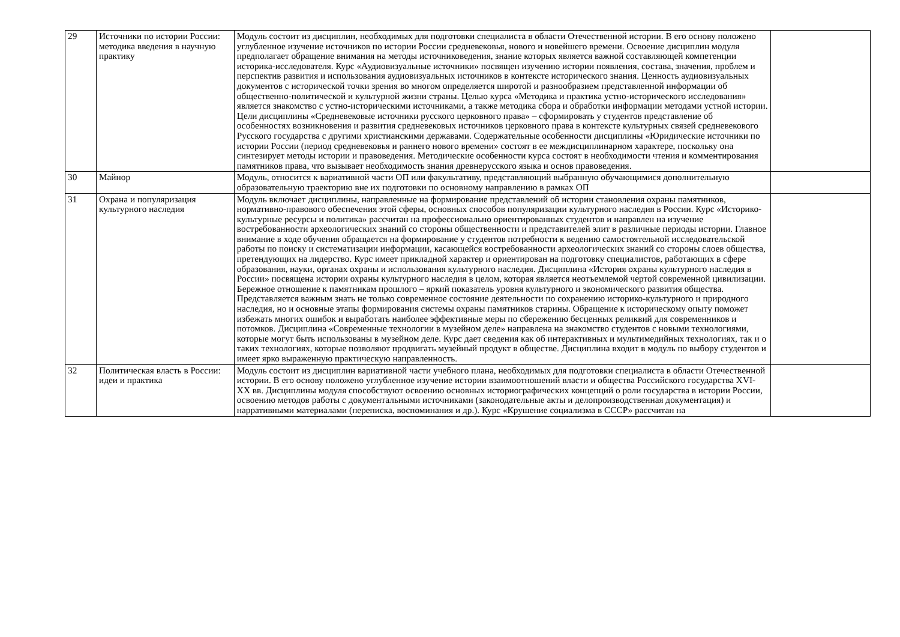| 29 | Источники по истории России: методика введения в научную практику | Модуль состоит из дисциплин, необходимых для подготовки специалиста в области Отечественной истории. В его основу положено углубленное изучение источников по истории России средневековья, нового и новейшего времени. Освоение дисциплин модуля предполагает обращение внимания на методы источниковедения, знание которых является важной составляющей компетенции историка-исследователя. Курс «Аудиовизуальные источники» посвящен изучению истории появления, состава, значения, проблем и перспектив развития и использования аудиовизуальных источников в контексте исторического знания. Ценность аудиовизуальных документов с исторической точки зрения во многом определяется широтой и разнообразием представленной информации об общественно-политической и культурной жизни страны. Целью курса «Методика и практика устно-исторического исследования» является знакомство с устно-историческими источниками, а также методика сбора и обработки информации методами устной истории. Цели дисциплины «Средневековые источники русского церковного права» – сформировать у студентов представление об особенностях возникновения и развития средневековых источников церковного права в контексте культурных связей средневекового Русского государства с другими христианскими державами. Содержательные особенности дисциплины «Юридические источники по истории России (период средневековья и раннего нового времени» состоят в ее междисциплинарном характере, поскольку она синтезирует методы истории и правоведения. Методические особенности курса состоят в необходимости чтения и комментирования памятников права, что вызывает необходимость знания древнерусского языка и основ правоведения. | |
| 30 | Майнор | Модуль, относится к вариативной части ОП или факультативу, представляющий выбранную обучающимися дополнительную образовательную траекторию вне их подготовки по основному направлению в рамках ОП | |
| 31 | Охрана и популяризация культурного наследия | Модуль включает дисциплины, направленные на формирование представлений об истории становления охраны памятников, нормативно-правового обеспечения этой сферы, основных способов популяризации культурного наследия в России. Курс «Историко-культурные ресурсы и политика» рассчитан на профессионально ориентированных студентов и направлен на изучение востребованности археологических знаний со стороны общественности и представителей элит в различные периоды истории. Главное внимание в ходе обучения обращается на формирование у студентов потребности к ведению самостоятельной исследовательской работы по поиску и систематизации информации, касающейся востребованности археологических знаний со стороны слоев общества, претендующих на лидерство. Курс имеет прикладной характер и ориентирован на подготовку специалистов, работающих в сфере образования, науки, органах охраны и использования культурного наследия. Дисциплина «История охраны культурного наследия в России» посвящена истории охраны культурного наследия в целом, которая является неотъемлемой чертой современной цивилизации. Бережное отношение к памятникам прошлого – яркий показатель уровня культурного и экономического развития общества. Представляется важным знать не только современное состояние деятельности по сохранению историко-культурного и природного наследия, но и основные этапы формирования системы охраны памятников старины. Обращение к историческому опыту поможет избежать многих ошибок и выработать наиболее эффективные меры по сбережению бесценных реликвий для современников и потомков. Дисциплина «Современные технологии в музейном деле» направлена на знакомство студентов с новыми технологиями, которые могут быть использованы в музейном деле. Курс дает сведения как об интерактивных и мультимедийных технологиях, так и о таких технологиях, которые позволяют продвигать музейный продукт в обществе. Дисциплина входит в модуль по выбору студентов и имеет ярко выраженную практическую направленность. | |
| 32 | Политическая власть в России: идеи и практика | Модуль состоит из дисциплин вариативной части учебного плана, необходимых для подготовки специалиста в области Отечественной истории. В его основу положено углубленное изучение истории взаимоотношений власти и общества Российского государства XVI-XX вв. Дисциплины модуля способствуют освоению основных историографических концепций о роли государства в истории России, освоению методов работы с документальными источниками (законодательные акты и делопроизводственная документация) и нарративными материалами (переписка, воспоминания и др.). Курс «Крушение социализма в СССР» рассчитан на | |